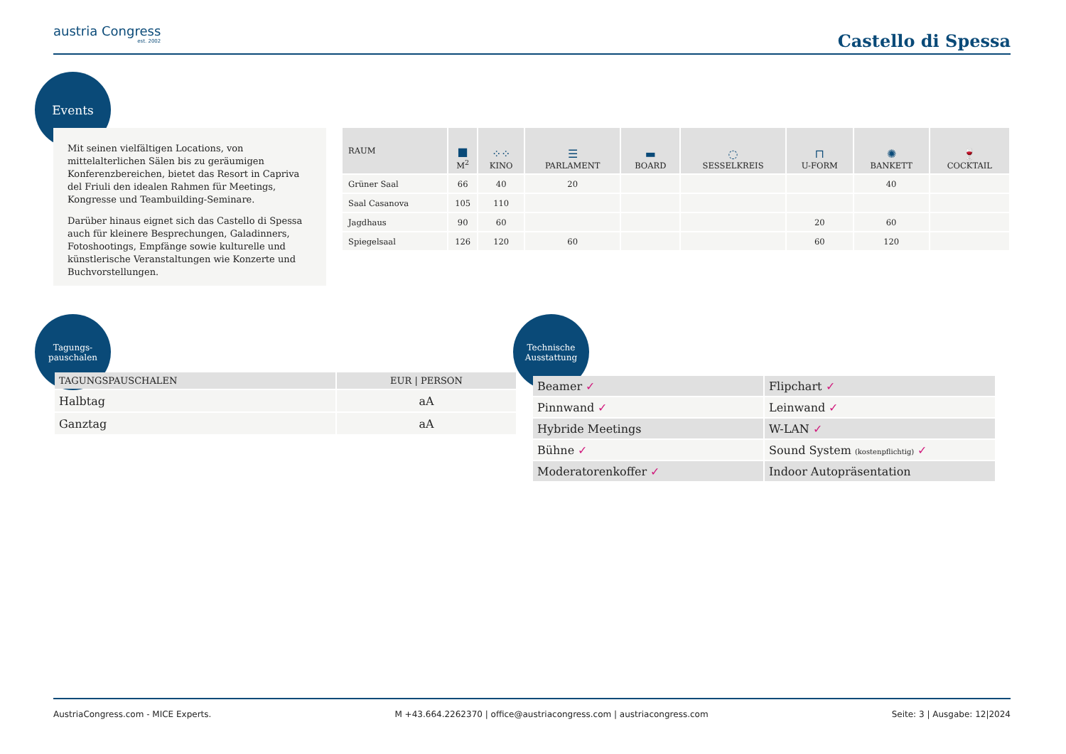austria Congress
est. 2002
Castello di Spessa
Events
Mit seinen vielfältigen Locations, von mittelalterlichen Sälen bis zu geräumigen Konferenzbereichen, bietet das Resort in Capriva del Friuli den idealen Rahmen für Meetings, Kongresse und Teambuilding-Seminare.
Darüber hinaus eignet sich das Castello di Spessa auch für kleinere Besprechungen, Galadinners, Fotoshootings, Empfänge sowie kulturelle und künstlerische Veranstaltungen wie Konzerte und Buchvorstellungen.
| RAUM | ■ M<sup>2</sup> | ⁘⁘ KINO | ☰ PARLAMENT | ▬ BOARD | ◌ SESSELKREIS | ⊓ U-FORM | ✺ BANKETT | 🍷 COCKTAIL |
| --- | --- | --- | --- | --- | --- | --- | --- | --- |
| Grüner Saal | 66 | 40 | 20 | | | | 40 | |
| Saal Casanova | 105 | 110 | | | | | | |
| Jagdhaus | 90 | 60 | | | | 20 | 60 | |
| Spiegelsaal | 126 | 120 | 60 | | | 60 | 120 | |
Tagungs-
pauschalen
| TAGUNGSPAUSCHALEN | EUR / PERSON |
| --- | --- |
| Halbtag | aA |
| Ganztag | aA |
Technische
Ausstattung
| Beamer ✓ | Flipchart ✓ |
| Pinnwand ✓ | Leinwand ✓ |
| Hybride Meetings | W-LAN ✓ |
| Bühne ✓ | Sound System (kostenpflichtig) ✓ |
| Moderatorenkoffer ✓ | Indoor Autopräsentation |
AustriaCongress.com - MICE Experts. M +43.664.2262370 | office@austriacongress.com | austriacongress.com Seite: 3 | Ausgabe: 12|2024